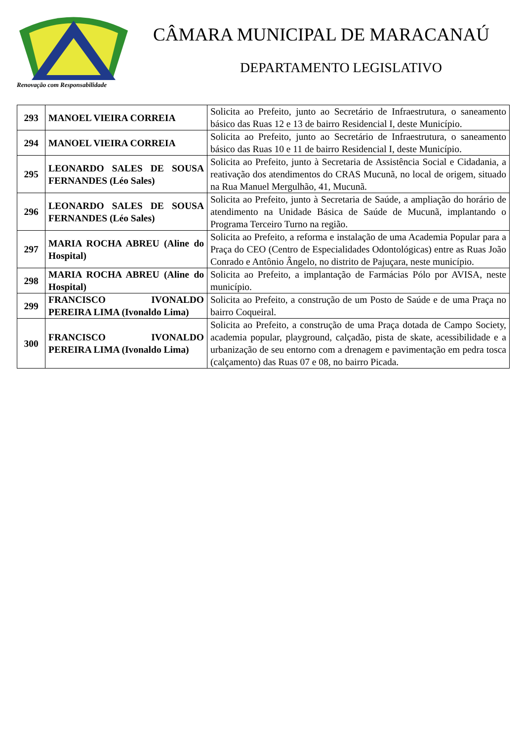Renovação com Responsabilidade
CÂMARA MUNICIPAL DE MARACANAÚ
DEPARTAMENTO LEGISLATIVO
| 293 | MANOEL VIEIRA CORREIA | Solicita ao Prefeito, junto ao Secretário de Infraestrutura, o saneamento básico das Ruas 12 e 13 de bairro Residencial I, deste Município. |
| 294 | MANOEL VIEIRA CORREIA | Solicita ao Prefeito, junto ao Secretário de Infraestrutura, o saneamento básico das Ruas 10 e 11 de bairro Residencial I, deste Município. |
| 295 | LEONARDO SALES DE SOUSA FERNANDES (Léo Sales) | Solicita ao Prefeito, junto à Secretaria de Assistência Social e Cidadania, a reativação dos atendimentos do CRAS Mucunã, no local de origem, situado na Rua Manuel Mergulhão, 41, Mucunã. |
| 296 | LEONARDO SALES DE SOUSA FERNANDES (Léo Sales) | Solicita ao Prefeito, junto à Secretaria de Saúde, a ampliação do horário de atendimento na Unidade Básica de Saúde de Mucunã, implantando o Programa Terceiro Turno na região. |
| 297 | MARIA ROCHA ABREU (Aline do Hospital) | Solicita ao Prefeito, a reforma e instalação de uma Academia Popular para a Praça do CEO (Centro de Especialidades Odontológicas) entre as Ruas João Conrado e Antônio Ângelo, no distrito de Pajuçara, neste município. |
| 298 | MARIA ROCHA ABREU (Aline do Hospital) | Solicita ao Prefeito, a implantação de Farmácias Pólo por AVISA, neste município. |
| 299 | FRANCISCO IVONALDO PEREIRA LIMA (Ivonaldo Lima) | Solicita ao Prefeito, a construção de um Posto de Saúde e de uma Praça no bairro Coqueiral. |
| 300 | FRANCISCO IVONALDO PEREIRA LIMA (Ivonaldo Lima) | Solicita ao Prefeito, a construção de uma Praça dotada de Campo Society, academia popular, playground, calçadão, pista de skate, acessibilidade e a urbanização de seu entorno com a drenagem e pavimentação em pedra tosca (calçamento) das Ruas 07 e 08, no bairro Picada. |